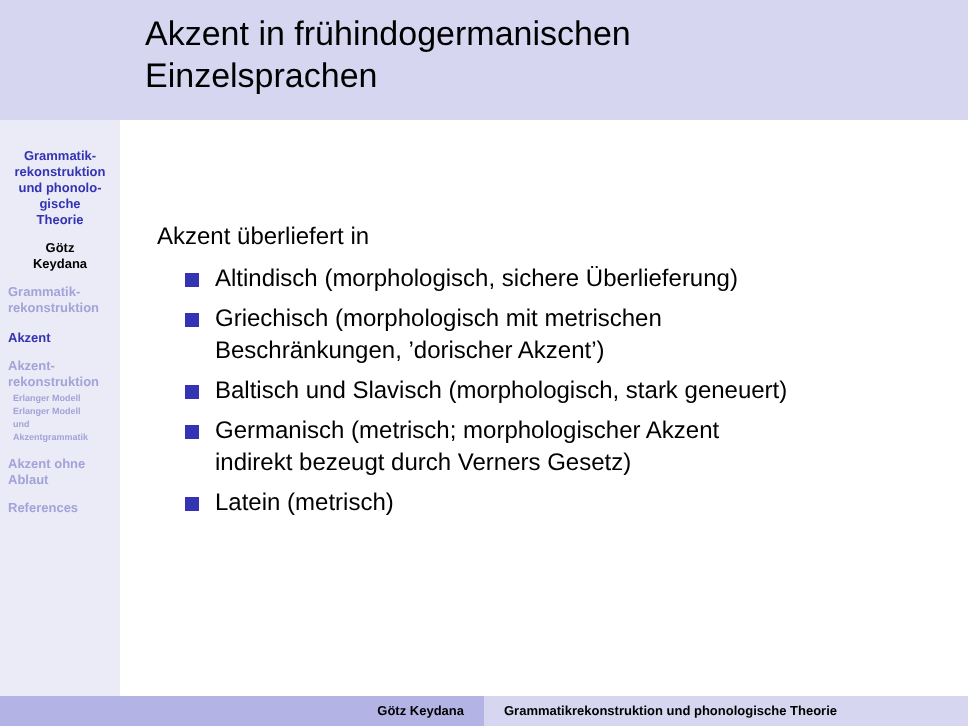Akzent in frühindogermanischen
Einzelsprachen
Grammatik-
rekonstruktion
und phonolo-
gische
Theorie
Götz
Keydana
Grammatik-
rekonstruktion
Akzent
Akzent-
rekonstruktion
Erlanger Modell
Erlanger Modell
und
Akzentgrammatik
Akzent ohne
Ablaut
References
Akzent überliefert in
Altindisch (morphologisch, sichere Überlieferung)
Griechisch (morphologisch mit metrischen
Beschränkungen, ’dorischer Akzent’)
Baltisch und Slavisch (morphologisch, stark geneuert)
Germanisch (metrisch; morphologischer Akzent
indirekt bezeugt durch Verners Gesetz)
Latein (metrisch)
Götz Keydana Grammatikrekonstruktion und phonologische Theorie